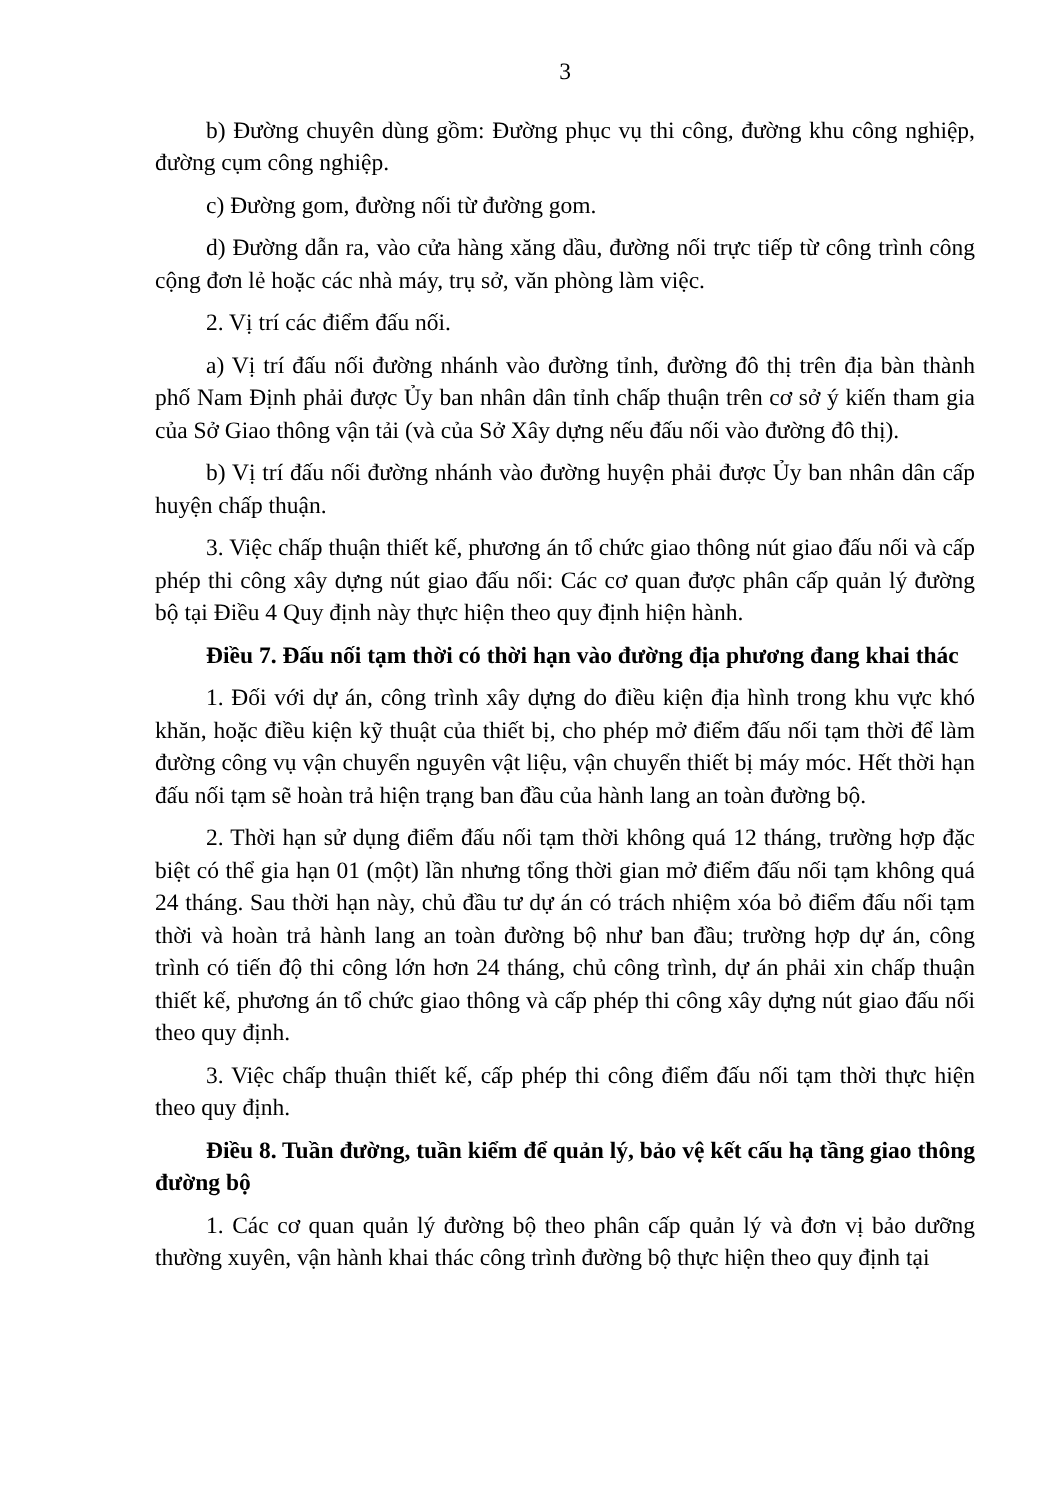3
b) Đường chuyên dùng gồm: Đường phục vụ thi công, đường khu công nghiệp, đường cụm công nghiệp.
c) Đường gom, đường nối từ đường gom.
d) Đường dẫn ra, vào cửa hàng xăng dầu, đường nối trực tiếp từ công trình công cộng đơn lẻ hoặc các nhà máy, trụ sở, văn phòng làm việc.
2. Vị trí các điểm đấu nối.
a) Vị trí đấu nối đường nhánh vào đường tỉnh, đường đô thị trên địa bàn thành phố Nam Định phải được Ủy ban nhân dân tỉnh chấp thuận trên cơ sở ý kiến tham gia của Sở Giao thông vận tải (và của Sở Xây dựng nếu đấu nối vào đường đô thị).
b) Vị trí đấu nối đường nhánh vào đường huyện phải được Ủy ban nhân dân cấp huyện chấp thuận.
3. Việc chấp thuận thiết kế, phương án tổ chức giao thông nút giao đấu nối và cấp phép thi công xây dựng nút giao đấu nối: Các cơ quan được phân cấp quản lý đường bộ tại Điều 4 Quy định này thực hiện theo quy định hiện hành.
Điều 7. Đấu nối tạm thời có thời hạn vào đường địa phương đang khai thác
1. Đối với dự án, công trình xây dựng do điều kiện địa hình trong khu vực khó khăn, hoặc điều kiện kỹ thuật của thiết bị, cho phép mở điểm đấu nối tạm thời để làm đường công vụ vận chuyển nguyên vật liệu, vận chuyển thiết bị máy móc. Hết thời hạn đấu nối tạm sẽ hoàn trả hiện trạng ban đầu của hành lang an toàn đường bộ.
2. Thời hạn sử dụng điểm đấu nối tạm thời không quá 12 tháng, trường hợp đặc biệt có thể gia hạn 01 (một) lần nhưng tổng thời gian mở điểm đấu nối tạm không quá 24 tháng. Sau thời hạn này, chủ đầu tư dự án có trách nhiệm xóa bỏ điểm đấu nối tạm thời và hoàn trả hành lang an toàn đường bộ như ban đầu; trường hợp dự án, công trình có tiến độ thi công lớn hơn 24 tháng, chủ công trình, dự án phải xin chấp thuận thiết kế, phương án tổ chức giao thông và cấp phép thi công xây dựng nút giao đấu nối theo quy định.
3. Việc chấp thuận thiết kế, cấp phép thi công điểm đấu nối tạm thời thực hiện theo quy định.
Điều 8. Tuần đường, tuần kiểm để quản lý, bảo vệ kết cấu hạ tầng giao thông đường bộ
1. Các cơ quan quản lý đường bộ theo phân cấp quản lý và đơn vị bảo dưỡng thường xuyên, vận hành khai thác công trình đường bộ thực hiện theo quy định tại